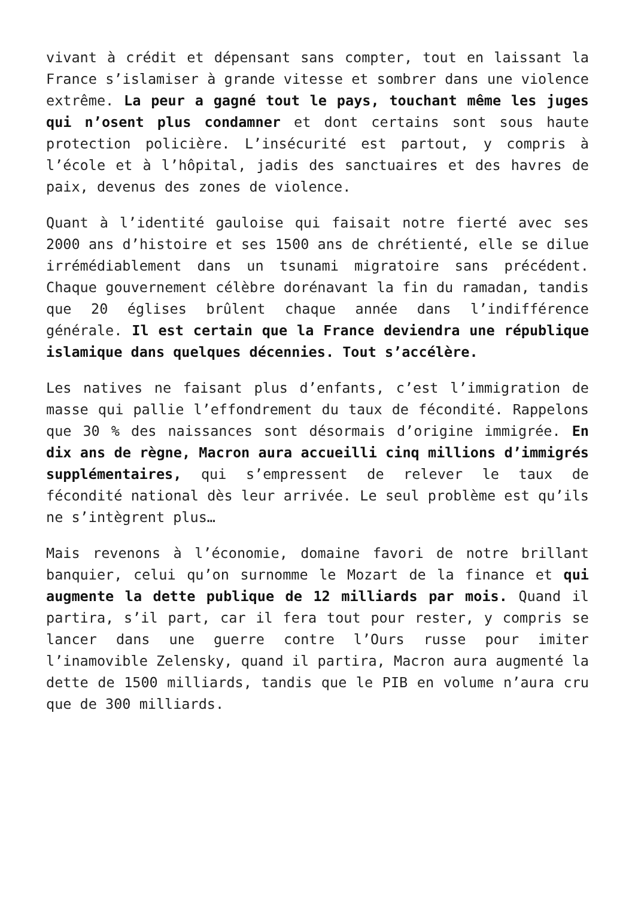vivant à crédit et dépensant sans compter, tout en laissant la France s’islamiser à grande vitesse et sombrer dans une violence extrême. La peur a gagné tout le pays, touchant même les juges qui n’osent plus condamner et dont certains sont sous haute protection policière. L’insécurité est partout, y compris à l’école et à l’hôpital, jadis des sanctuaires et des havres de paix, devenus des zones de violence.
Quant à l’identité gauloise qui faisait notre fierté avec ses 2000 ans d’histoire et ses 1500 ans de chrétienté, elle se dilue irrémédiablement dans un tsunami migratoire sans précédent. Chaque gouvernement célèbre dorénavant la fin du ramadan, tandis que 20 églises brûlent chaque année dans l’indifférence générale. Il est certain que la France deviendra une république islamique dans quelques décennies. Tout s’accélère.
Les natives ne faisant plus d’enfants, c’est l’immigration de masse qui pallie l’effondrement du taux de fécondité. Rappelons que 30 % des naissances sont désormais d’origine immigrée. En dix ans de règne, Macron aura accueilli cinq millions d’immigrés supplémentaires, qui s’empressent de relever le taux de fécondité national dès leur arrivée. Le seul problème est qu’ils ne s’intègrent plus…
Mais revenons à l’économie, domaine favori de notre brillant banquier, celui qu’on surnomme le Mozart de la finance et qui augmente la dette publique de 12 milliards par mois. Quand il partira, s’il part, car il fera tout pour rester, y compris se lancer dans une guerre contre l’Ours russe pour imiter l’inamovible Zelensky, quand il partira, Macron aura augmenté la dette de 1500 milliards, tandis que le PIB en volume n’aura cru que de 300 milliards.